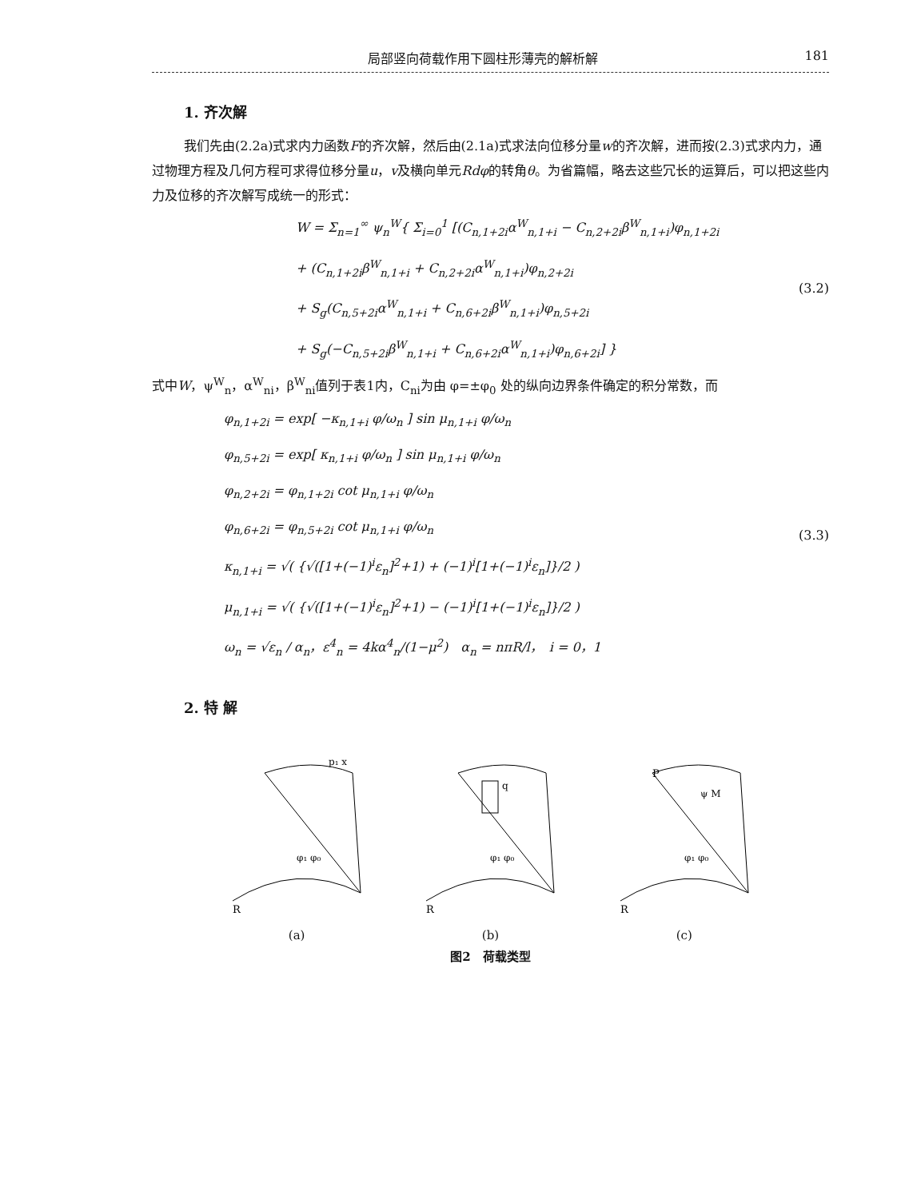局部竖向荷载作用下圆柱形薄壳的解析解 181
1. 齐次解
我们先由(2.2a)式求内力函数F的齐次解，然后由(2.1a)式求法向位移分量w的齐次解，进而按(2.3)式求内力，通过物理方程及几何方程可求得位移分量u，v及横向单元Rdφ的转角θ。为省篇幅，略去这些冗长的运算后，可以把这些内力及位移的齐次解写成统一的形式：
W = Σ<sub>n=1</sub><sup>∞</sup> ψ<sub>n</sub><sup>W</sup>{ Σ<sub>i=0</sub><sup>1</sup> [(C<sub>n,1+2i</sub>α<sup>W</sup><sub>n,1+i</sub> − C<sub>n,2+2i</sub>β<sup>W</sup><sub>n,1+i</sub>)φ<sub>n,1+2i</sub>
+ (C<sub>n,1+2i</sub>β<sup>W</sup><sub>n,1+i</sub> + C<sub>n,2+2i</sub>α<sup>W</sup><sub>n,1+i</sub>)φ<sub>n,2+2i</sub>
+ S<sub>g</sub>(C<sub>n,5+2i</sub>α<sup>W</sup><sub>n,1+i</sub> + C<sub>n,6+2i</sub>β<sup>W</sup><sub>n,1+i</sub>)φ<sub>n,5+2i</sub>
+ S<sub>g</sub>(−C<sub>n,5+2i</sub>β<sup>W</sup><sub>n,1+i</sub> + C<sub>n,6+2i</sub>α<sup>W</sup><sub>n,1+i</sub>)φ<sub>n,6+2i</sub>] }
(3.2)
式中W，ψ<sup>W</sup><sub>n</sub>，α<sup>W</sup><sub>ni</sub>，β<sup>W</sup><sub>ni</sub>值列于表1内，C<sub>ni</sub>为由 φ=±φ<sub>0</sub> 处的纵向边界条件确定的积分常数，而
φ<sub>n,1+2i</sub> = exp[ −κ<sub>n,1+i</sub> φ/ω<sub>n</sub> ] sin μ<sub>n,1+i</sub> φ/ω<sub>n</sub>
φ<sub>n,5+2i</sub> = exp[ κ<sub>n,1+i</sub> φ/ω<sub>n</sub> ] sin μ<sub>n,1+i</sub> φ/ω<sub>n</sub>
φ<sub>n,2+2i</sub> = φ<sub>n,1+2i</sub> cot μ<sub>n,1+i</sub> φ/ω<sub>n</sub>
φ<sub>n,6+2i</sub> = φ<sub>n,5+2i</sub> cot μ<sub>n,1+i</sub> φ/ω<sub>n</sub>
κ<sub>n,1+i</sub> = √( {√([1+(−1)<sup>i</sup>ε<sub>n</sub>]<sup>2</sup>+1) + (−1)<sup>i</sup>[1+(−1)<sup>i</sup>ε<sub>n</sub>]}/2 )
μ<sub>n,1+i</sub> = √( {√([1+(−1)<sup>i</sup>ε<sub>n</sub>]<sup>2</sup>+1) − (−1)<sup>i</sup>[1+(−1)<sup>i</sup>ε<sub>n</sub>]}/2 )
ω<sub>n</sub> = √ε<sub>n</sub> / α<sub>n</sub>，ε<sup>4</sup><sub>n</sub> = 4kα<sup>4</sup><sub>n</sub>/(1−μ<sup>2</sup>)　α<sub>n</sub> = nπR/l，　i = 0，1
(3.3)
2. 特 解
R
φ₁ φ₀
p₁ x
(a)
R
q
φ₁ φ₀
(b)
P
ψ M
R
φ₁ φ₀
(c)
图2　荷载类型